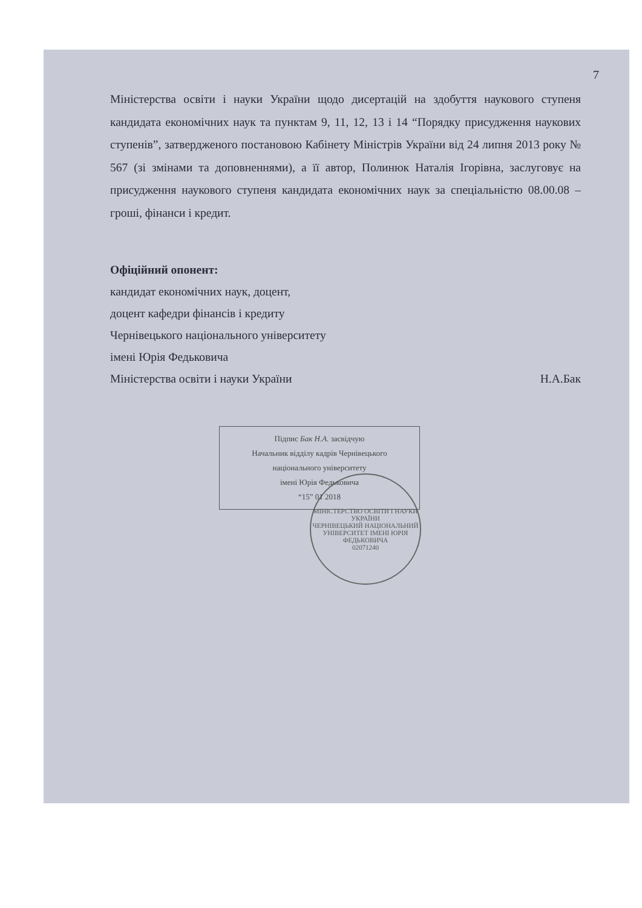7
Міністерства освіти і науки України щодо дисертацій на здобуття наукового ступеня кандидата економічних наук та пунктам 9, 11, 12, 13 і 14 “Порядку присудження наукових ступенів”, затвердженого постановою Кабінету Міністрів України від 24 липня 2013 року № 567 (зі змінами та доповненнями), а її автор, Полинюк Наталія Ігорівна, заслуговує на присудження наукового ступеня кандидата економічних наук за спеціальністю 08.00.08 – гроші, фінанси і кредит.
Офіційний опонент:
кандидат економічних наук, доцент,
доцент кафедри фінансів і кредиту
Чернівецького національного університету
імені Юрія Федьковича
Міністерства освіти і науки України Н.А.Бак
Підпис Бак Н.А. засвідчую
Начальник відділу кадрів Чернівецького
національного університету
імені Юрія Федьковича
“15” 01 2018
МІНІСТЕРСТВО ОСВІТИ І НАУКИ УКРАЇНИ
ЧЕРНІВЕЦЬКИЙ НАЦІОНАЛЬНИЙ УНІВЕРСИТЕТ ІМЕНІ ЮРІЯ ФЕДЬКОВИЧА
02071240